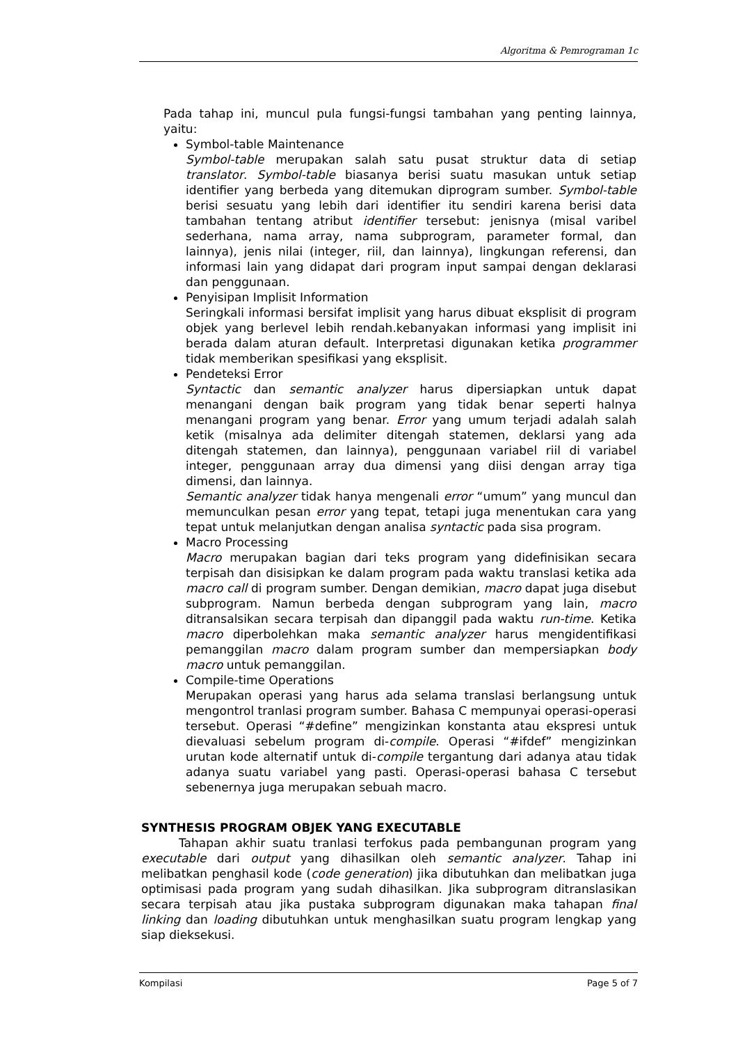Algoritma & Pemrograman 1c
Pada tahap ini, muncul pula fungsi-fungsi tambahan yang penting lainnya, yaitu:
Symbol-table Maintenance
Symbol-table merupakan salah satu pusat struktur data di setiap translator. Symbol-table biasanya berisi suatu masukan untuk setiap identifier yang berbeda yang ditemukan diprogram sumber. Symbol-table berisi sesuatu yang lebih dari identifier itu sendiri karena berisi data tambahan tentang atribut identifier tersebut: jenisnya (misal varibel sederhana, nama array, nama subprogram, parameter formal, dan lainnya), jenis nilai (integer, riil, dan lainnya), lingkungan referensi, dan informasi lain yang didapat dari program input sampai dengan deklarasi dan penggunaan.
Penyisipan Implisit Information
Seringkali informasi bersifat implisit yang harus dibuat eksplisit di program objek yang berlevel lebih rendah.kebanyakan informasi yang implisit ini berada dalam aturan default. Interpretasi digunakan ketika programmer tidak memberikan spesifikasi yang eksplisit.
Pendeteksi Error
Syntactic dan semantic analyzer harus dipersiapkan untuk dapat menangani dengan baik program yang tidak benar seperti halnya menangani program yang benar. Error yang umum terjadi adalah salah ketik (misalnya ada delimiter ditengah statemen, deklarsi yang ada ditengah statemen, dan lainnya), penggunaan variabel riil di variabel integer, penggunaan array dua dimensi yang diisi dengan array tiga dimensi, dan lainnya.
Semantic analyzer tidak hanya mengenali error “umum” yang muncul dan memunculkan pesan error yang tepat, tetapi juga menentukan cara yang tepat untuk melanjutkan dengan analisa syntactic pada sisa program.
Macro Processing
Macro merupakan bagian dari teks program yang didefinisikan secara terpisah dan disisipkan ke dalam program pada waktu translasi ketika ada macro call di program sumber. Dengan demikian, macro dapat juga disebut subprogram. Namun berbeda dengan subprogram yang lain, macro ditransalsikan secara terpisah dan dipanggil pada waktu run-time. Ketika macro diperbolehkan maka semantic analyzer harus mengidentifikasi pemanggilan macro dalam program sumber dan mempersiapkan body macro untuk pemanggilan.
Compile-time Operations
Merupakan operasi yang harus ada selama translasi berlangsung untuk mengontrol tranlasi program sumber. Bahasa C mempunyai operasi-operasi tersebut. Operasi “#define” mengizinkan konstanta atau ekspresi untuk dievaluasi sebelum program di-compile. Operasi “#ifdef” mengizinkan urutan kode alternatif untuk di-compile tergantung dari adanya atau tidak adanya suatu variabel yang pasti. Operasi-operasi bahasa C tersebut sebenernya juga merupakan sebuah macro.
SYNTHESIS PROGRAM OBJEK YANG EXECUTABLE
Tahapan akhir suatu tranlasi terfokus pada pembangunan program yang executable dari output yang dihasilkan oleh semantic analyzer. Tahap ini melibatkan penghasil kode (code generation) jika dibutuhkan dan melibatkan juga optimisasi pada program yang sudah dihasilkan. Jika subprogram ditranslasikan secara terpisah atau jika pustaka subprogram digunakan maka tahapan final linking dan loading dibutuhkan untuk menghasilkan suatu program lengkap yang siap dieksekusi.
Kompilasi Page 5 of 7